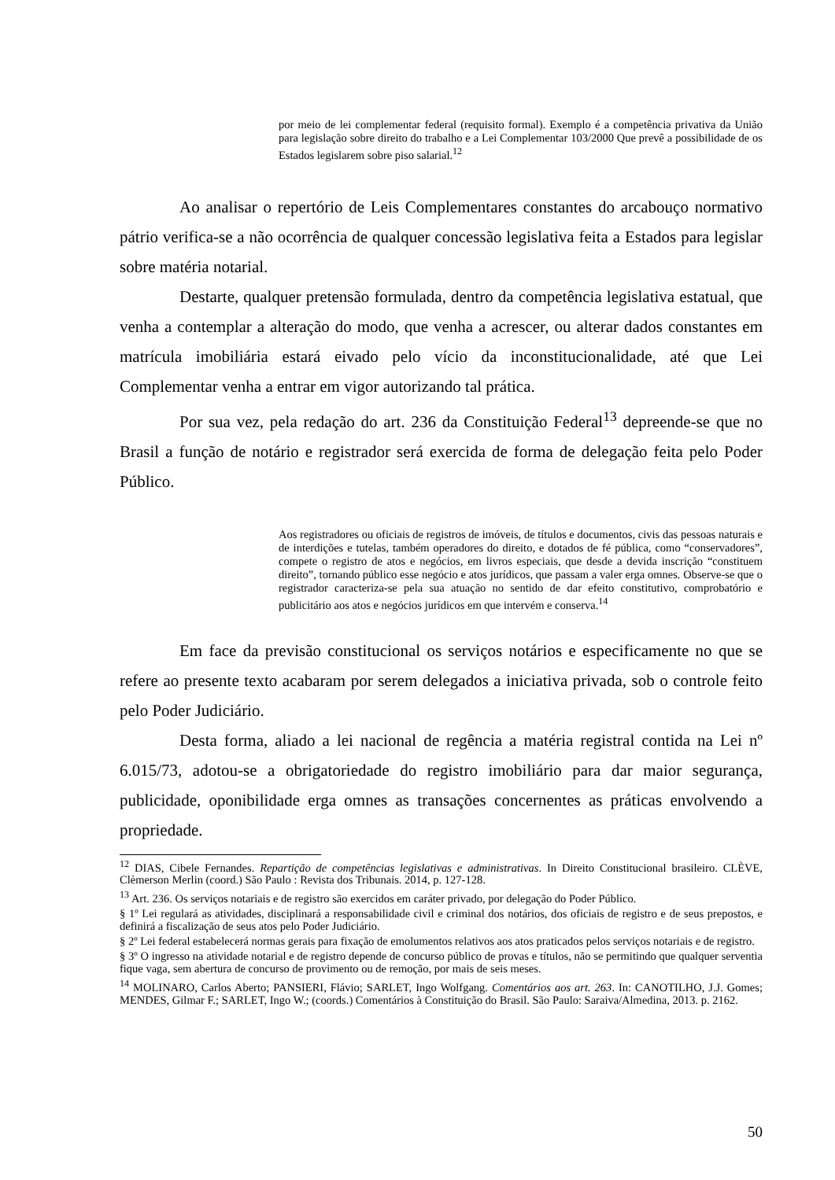por meio de lei complementar federal (requisito formal). Exemplo é a competência privativa da União para legislação sobre direito do trabalho e a Lei Complementar 103/2000 Que prevê a possibilidade de os Estados legislarem sobre piso salarial.<sup>12</sup>
Ao analisar o repertório de Leis Complementares constantes do arcabouço normativo pátrio verifica-se a não ocorrência de qualquer concessão legislativa feita a Estados para legislar sobre matéria notarial.
Destarte, qualquer pretensão formulada, dentro da competência legislativa estatual, que venha a contemplar a alteração do modo, que venha a acrescer, ou alterar dados constantes em matrícula imobiliária estará eivado pelo vício da inconstitucionalidade, até que Lei Complementar venha a entrar em vigor autorizando tal prática.
Por sua vez, pela redação do art. 236 da Constituição Federal<sup>13</sup> depreende-se que no Brasil a função de notário e registrador será exercida de forma de delegação feita pelo Poder Público.
Aos registradores ou oficiais de registros de imóveis, de títulos e documentos, civis das pessoas naturais e de interdições e tutelas, também operadores do direito, e dotados de fé pública, como “conservadores”, compete o registro de atos e negócios, em livros especiais, que desde a devida inscrição “constituem direito”, tornando público esse negócio e atos jurídicos, que passam a valer erga omnes. Observe-se que o registrador caracteriza-se pela sua atuação no sentido de dar efeito constitutivo, comprobatório e publicitário aos atos e negócios jurídicos em que intervém e conserva.<sup>14</sup>
Em face da previsão constitucional os serviços notários e especificamente no que se refere ao presente texto acabaram por serem delegados a iniciativa privada, sob o controle feito pelo Poder Judiciário.
Desta forma, aliado a lei nacional de regência a matéria registral contida na Lei nº 6.015/73, adotou-se a obrigatoriedade do registro imobiliário para dar maior segurança, publicidade, oponibilidade erga omnes as transações concernentes as práticas envolvendo a propriedade.
<sup>12</sup> DIAS, Cibele Fernandes. Repartição de competências legislativas e administrativas. In Direito Constitucional brasileiro. CLÈVE, Clèmerson Merlin (coord.) São Paulo : Revista dos Tribunais. 2014, p. 127-128.
<sup>13</sup> Art. 236. Os serviços notariais e de registro são exercidos em caráter privado, por delegação do Poder Público.
§ 1º Lei regulará as atividades, disciplinará a responsabilidade civil e criminal dos notários, dos oficiais de registro e de seus prepostos, e definirá a fiscalização de seus atos pelo Poder Judiciário.
§ 2º Lei federal estabelecerá normas gerais para fixação de emolumentos relativos aos atos praticados pelos serviços notariais e de registro.
§ 3º O ingresso na atividade notarial e de registro depende de concurso público de provas e títulos, não se permitindo que qualquer serventia fique vaga, sem abertura de concurso de provimento ou de remoção, por mais de seis meses.
<sup>14</sup> MOLINARO, Carlos Aberto; PANSIERI, Flávio; SARLET, Ingo Wolfgang. Comentários aos art. 263. In: CANOTILHO, J.J. Gomes; MENDES, Gilmar F.; SARLET, Ingo W.; (coords.) Comentários à Constituição do Brasil. São Paulo: Saraiva/Almedina, 2013. p. 2162.
50